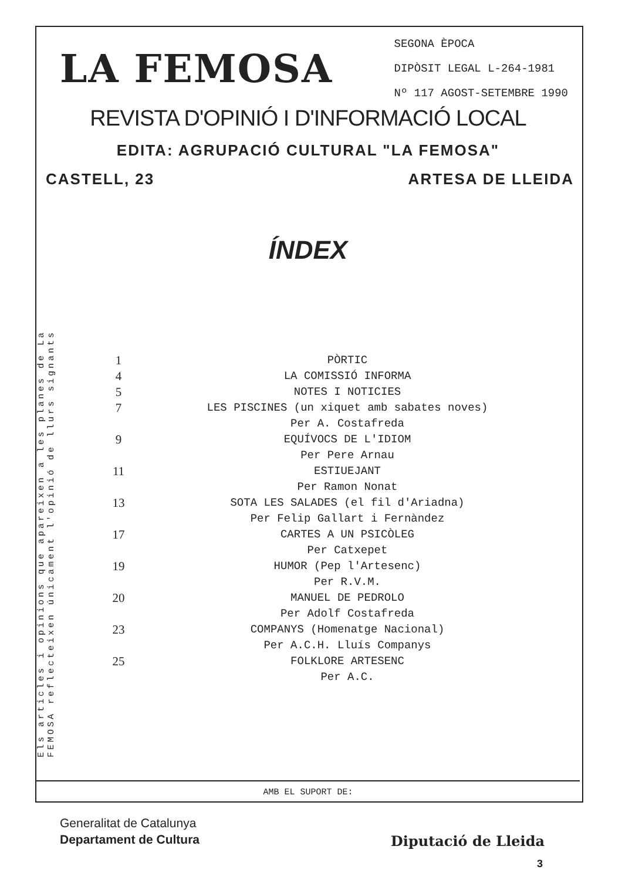LA FEMOSA
SEGONA ÈPOCA
DIPÒSIT LEGAL L-264-1981
Nº 117 AGOST-SETEMBRE 1990
REVISTA D'OPINIÓ I D'INFORMACIÓ LOCAL
EDITA: AGRUPACIÓ CULTURAL "LA FEMOSA"
CASTELL, 23 ARTESA DE LLEIDA
ÍNDEX
Els articles i opinions que apareixen a les planes de La FEMOSA reflecteixen únicament l'opinió de llurs signants
1 PÒRTIC
4 LA COMISSIÓ INFORMA
5 NOTES I NOTICIES
7 LES PISCINES (un xiquet amb sabates noves)
Per A. Costafreda
9 EQUÍVOCS DE L'IDIOM
Per Pere Arnau
11 ESTIUEJANT
Per Ramon Nonat
13 SOTA LES SALADES (el fil d'Ariadna)
Per Felip Gallart i Fernàndez
17 CARTES A UN PSICÒLEG
Per Catxepet
19 HUMOR (Pep l'Artesenc)
Per R.V.M.
20 MANUEL DE PEDROLO
Per Adolf Costafreda
23 COMPANYS (Homenatge Nacional)
Per A.C.H. Lluís Companys
25 FOLKLORE ARTESENC
Per A.C.
AMB EL SUPORT DE:
Generalitat de Catalunya
Departament de Cultura
Diputació de Lleida
3